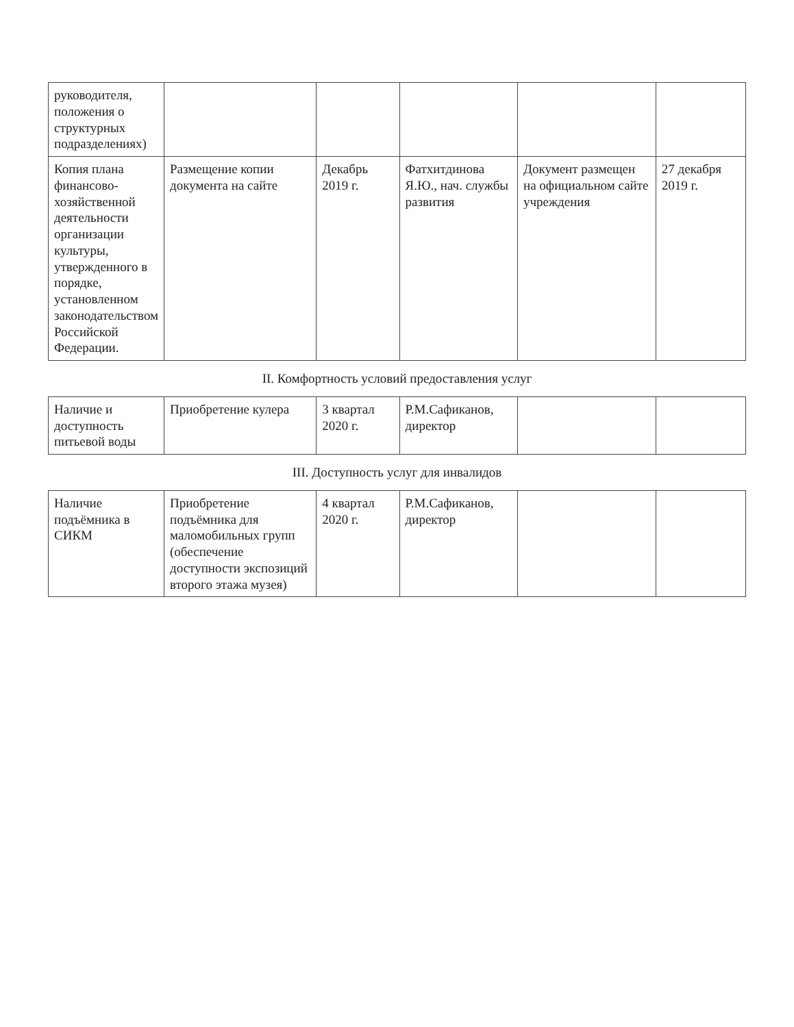| руководителя, положения о структурных подразделениях) | | | | | |
| Копия плана финансово-хозяйственной деятельности организации культуры, утвержденного в порядке, установленном законодательством Российской Федерации. | Размещение копии документа на сайте | Декабрь 2019 г. | Фатхитдинова Я.Ю., нач. службы развития | Документ размещен на официальном сайте учреждения | 27 декабря 2019 г. |
| II. Комфортность условий предоставления услуг | | | | | |
| Наличие и доступность питьевой воды | Приобретение кулера | 3 квартал 2020 г. | Р.М.Сафиканов, директор | | |
| III. Доступность услуг для инвалидов | | | | | |
| Наличие подъёмника в СИКМ | Приобретение подъёмника для маломобильных групп (обеспечение доступности экспозиций второго этажа музея) | 4 квартал 2020 г. | Р.М.Сафиканов, директор | | |